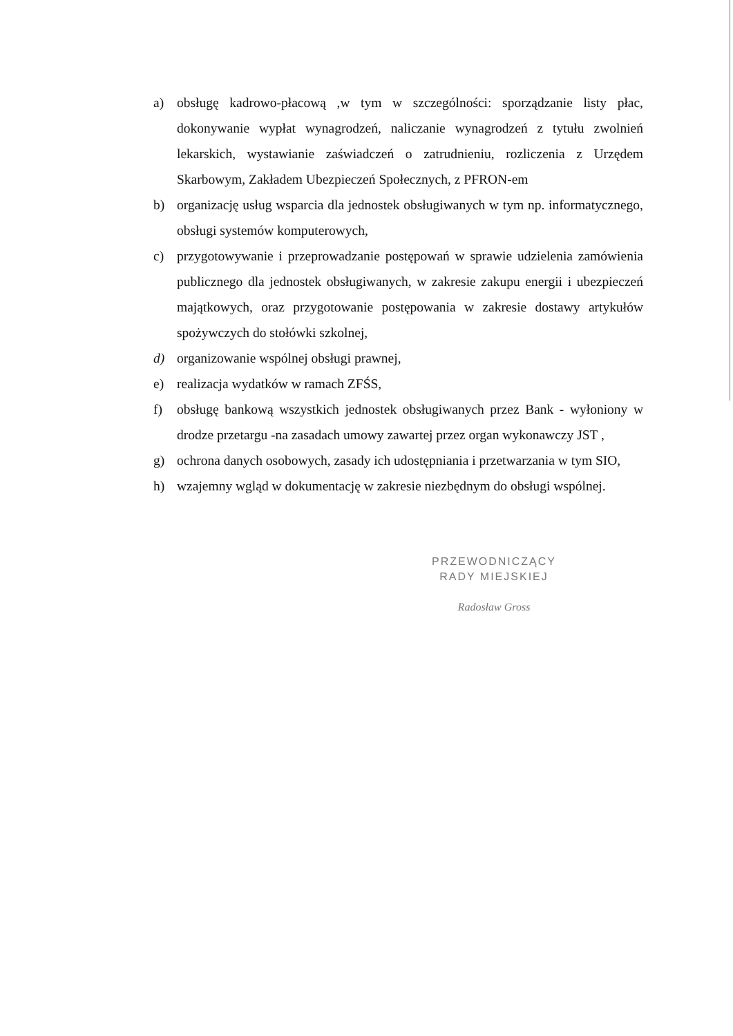a) obsługę kadrowo-płacową ,w tym w szczególności: sporządzanie listy płac, dokonywanie wypłat wynagrodzeń, naliczanie wynagrodzeń z tytułu zwolnień lekarskich, wystawianie zaświadczeń o zatrudnieniu, rozliczenia z Urzędem Skarbowym, Zakładem Ubezpieczeń Społecznych, z PFRON-em
b) organizację usług wsparcia dla jednostek obsługiwanych w tym np. informatycznego, obsługi systemów komputerowych,
c) przygotowywanie i przeprowadzanie postępowań w sprawie udzielenia zamówienia publicznego dla jednostek obsługiwanych, w zakresie zakupu energii i ubezpieczeń majątkowych, oraz przygotowanie postępowania w zakresie dostawy artykułów spożywczych do stołówki szkolnej,
d) organizowanie wspólnej obsługi prawnej,
e) realizacja wydatków w ramach ZFŚS,
f) obsługę bankową wszystkich jednostek obsługiwanych przez Bank - wyłoniony w drodze przetargu -na zasadach umowy zawartej przez organ wykonawczy JST ,
g) ochrona danych osobowych, zasady ich udostępniania i przetwarzania w tym SIO,
h) wzajemny wgląd w dokumentację w zakresie niezbędnym do obsługi wspólnej.
PRZEWODNICZĄCY
RADY MIEJSKIEJ
Radosław Gross